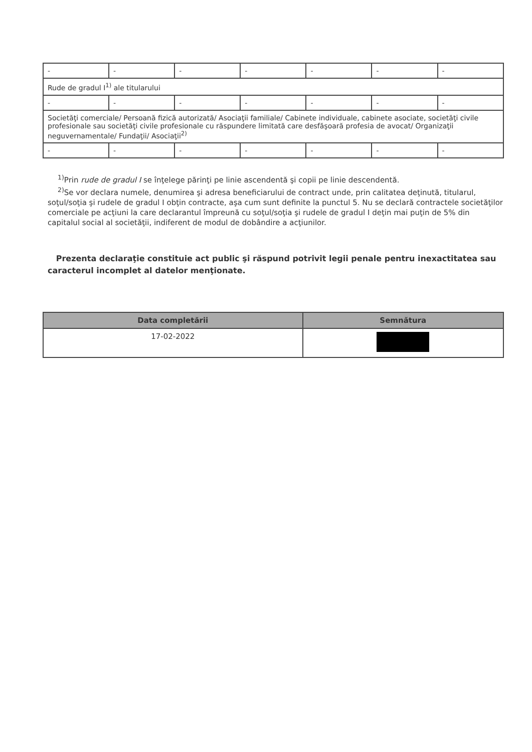| - | - | - | - | - | - | - |
| Rude de gradul I<sup>1)</sup> ale titularului | | | | | | |
| - | - | - | - | - | - | - |
| Societăţi comerciale/ Persoană fizică autorizată/ Asociaţii familiale/ Cabinete individuale, cabinete asociate, societăţi civile profesionale sau societăţi civile profesionale cu răspundere limitată care desfăşoară profesia de avocat/ Organizaţii neguvernamentale/ Fundaţii/ Asociaţii<sup>2)</sup> | | | | | | |
| - | - | - | - | - | - | - |
<sup>1)</sup> Prin rude de gradul I se înţelege părinţi pe linie ascendentă şi copii pe linie descendentă.
<sup>2)</sup> Se vor declara numele, denumirea şi adresa beneficiarului de contract unde, prin calitatea deţinută, titularul, soţul/soţia şi rudele de gradul I obţin contracte, aşa cum sunt definite la punctul 5. Nu se declară contractele societăţilor comerciale pe acţiuni la care declarantul împreună cu soţul/soţia şi rudele de gradul I deţin mai puţin de 5% din capitalul social al societăţii, indiferent de modul de dobândire a acţiunilor.
Prezenta declaraţie constituie act public şi răspund potrivit legii penale pentru inexactitatea sau caracterul incomplet al datelor menţionate.
| Data completării | Semnătura |
| --- | --- |
| 17-02-2022 | |